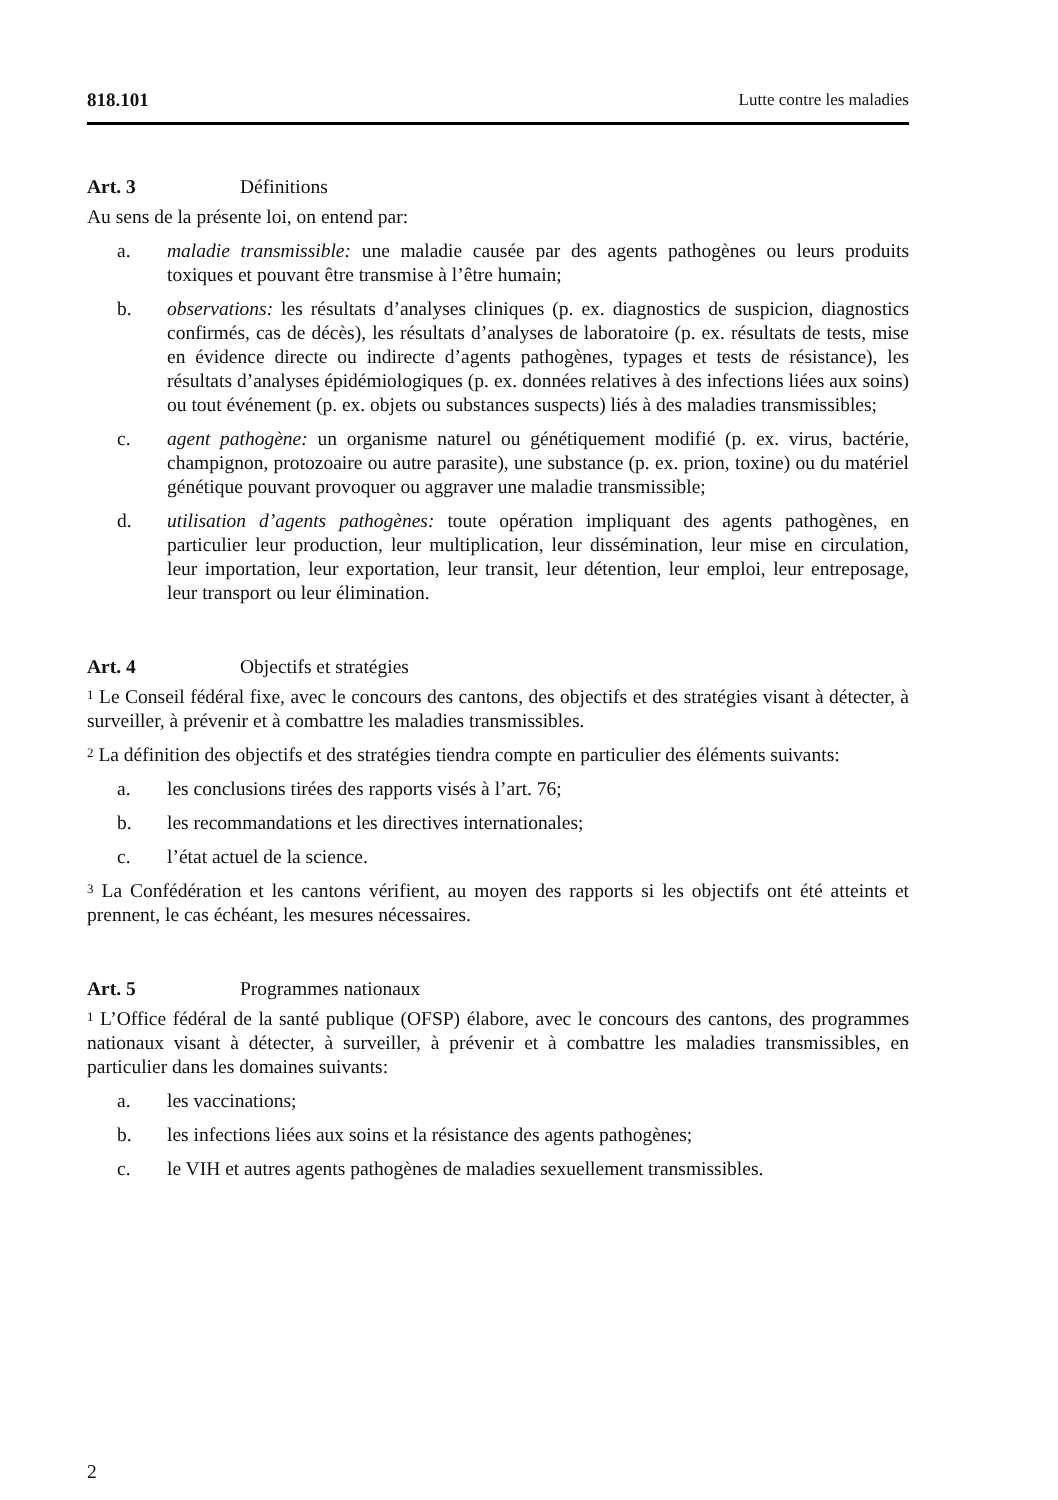818.101 Lutte contre les maladies
Art. 3 Définitions
Au sens de la présente loi, on entend par:
a. maladie transmissible: une maladie causée par des agents pathogènes ou leurs produits toxiques et pouvant être transmise à l’être humain;
b. observations: les résultats d’analyses cliniques (p. ex. diagnostics de suspicion, diagnostics confirmés, cas de décès), les résultats d’analyses de laboratoire (p. ex. résultats de tests, mise en évidence directe ou indirecte d’agents pathogènes, typages et tests de résistance), les résultats d’analyses épidémiologiques (p. ex. données relatives à des infections liées aux soins) ou tout événement (p. ex. objets ou substances suspects) liés à des maladies transmissibles;
c. agent pathogène: un organisme naturel ou génétiquement modifié (p. ex. virus, bactérie, champignon, protozoaire ou autre parasite), une substance (p. ex. prion, toxine) ou du matériel génétique pouvant provoquer ou aggraver une maladie transmissible;
d. utilisation d’agents pathogènes: toute opération impliquant des agents pathogènes, en particulier leur production, leur multiplication, leur dissémination, leur mise en circulation, leur importation, leur exportation, leur transit, leur détention, leur emploi, leur entreposage, leur transport ou leur élimination.
Art. 4 Objectifs et stratégies
<sup>1</sup> Le Conseil fédéral fixe, avec le concours des cantons, des objectifs et des stratégies visant à détecter, à surveiller, à prévenir et à combattre les maladies transmissibles.
<sup>2</sup> La définition des objectifs et des stratégies tiendra compte en particulier des éléments suivants:
a. les conclusions tirées des rapports visés à l’art. 76;
b. les recommandations et les directives internationales;
c. l’état actuel de la science.
<sup>3</sup> La Confédération et les cantons vérifient, au moyen des rapports si les objectifs ont été atteints et prennent, le cas échéant, les mesures nécessaires.
Art. 5 Programmes nationaux
<sup>1</sup> L’Office fédéral de la santé publique (OFSP) élabore, avec le concours des cantons, des programmes nationaux visant à détecter, à surveiller, à prévenir et à combattre les maladies transmissibles, en particulier dans les domaines suivants:
a. les vaccinations;
b. les infections liées aux soins et la résistance des agents pathogènes;
c. le VIH et autres agents pathogènes de maladies sexuellement transmissibles.
2